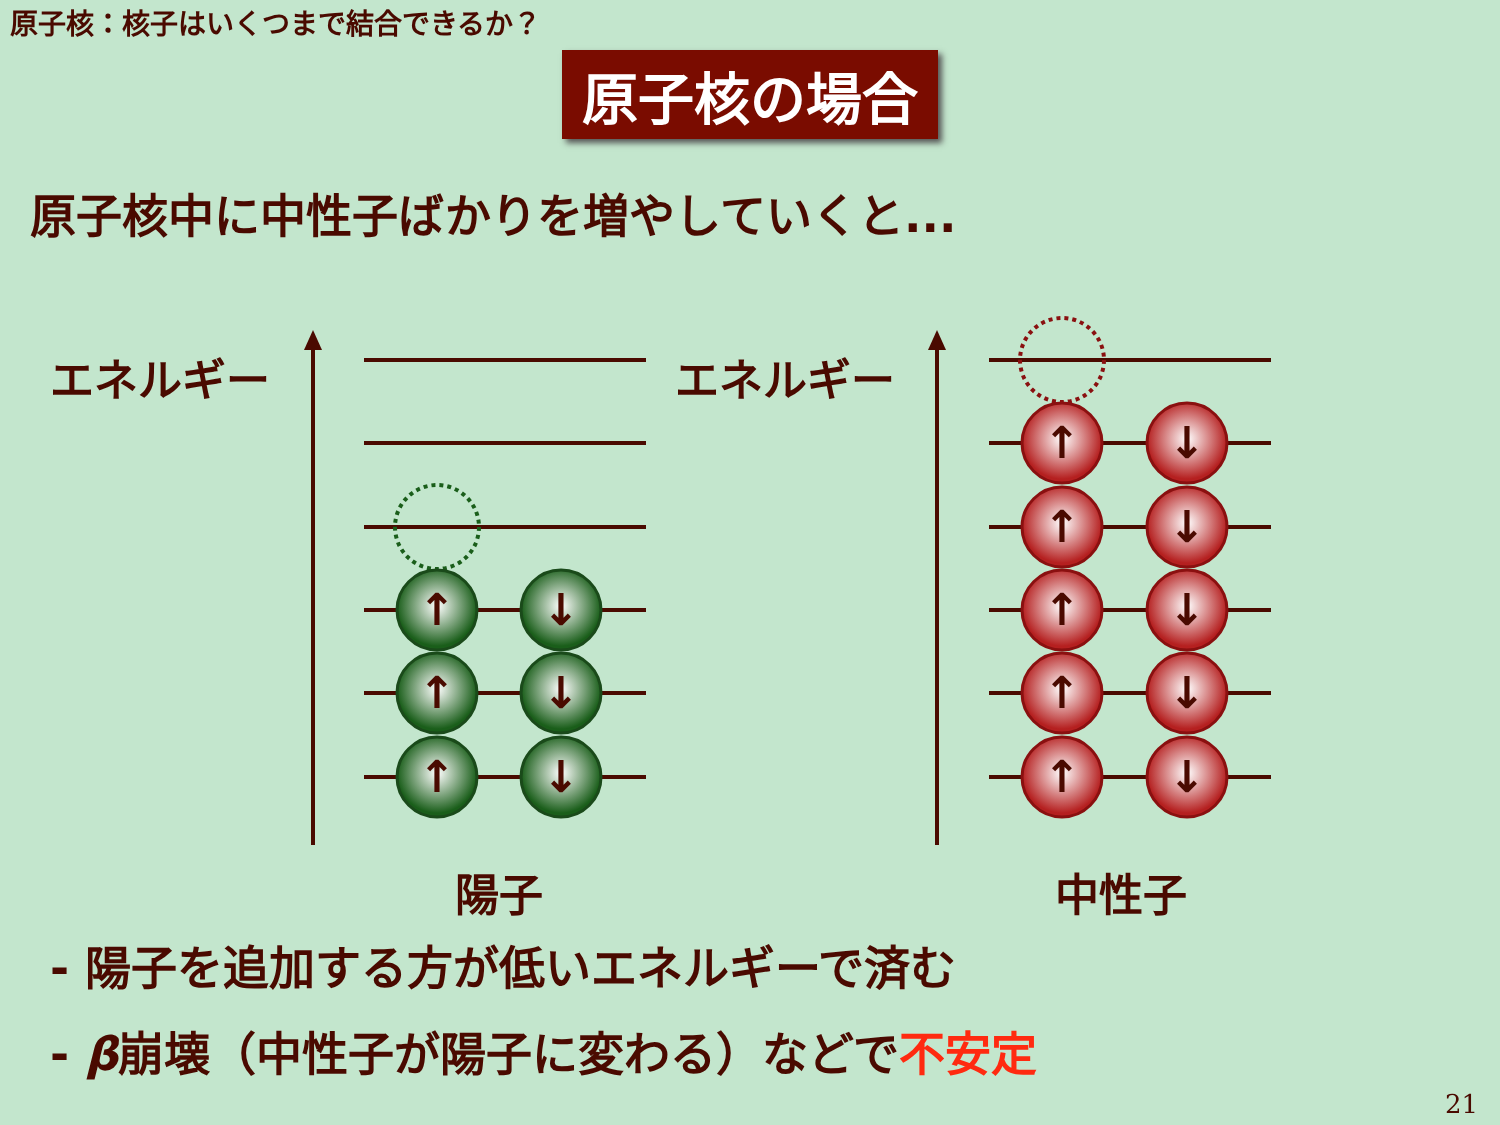原子核：核子はいくつまで結合できるか？
原子核の場合
原子核中に中性子ばかりを増やしていくと...
↑
↓
↑
↓
↑
↓
↑
↓
↑
↓
↑
↓
↑
↓
↑
↓
エネルギー エネルギー
陽子 中性子
- 陽子を追加する方が低いエネルギーで済む
- β崩壊（中性子が陽子に変わる）などで不安定
21